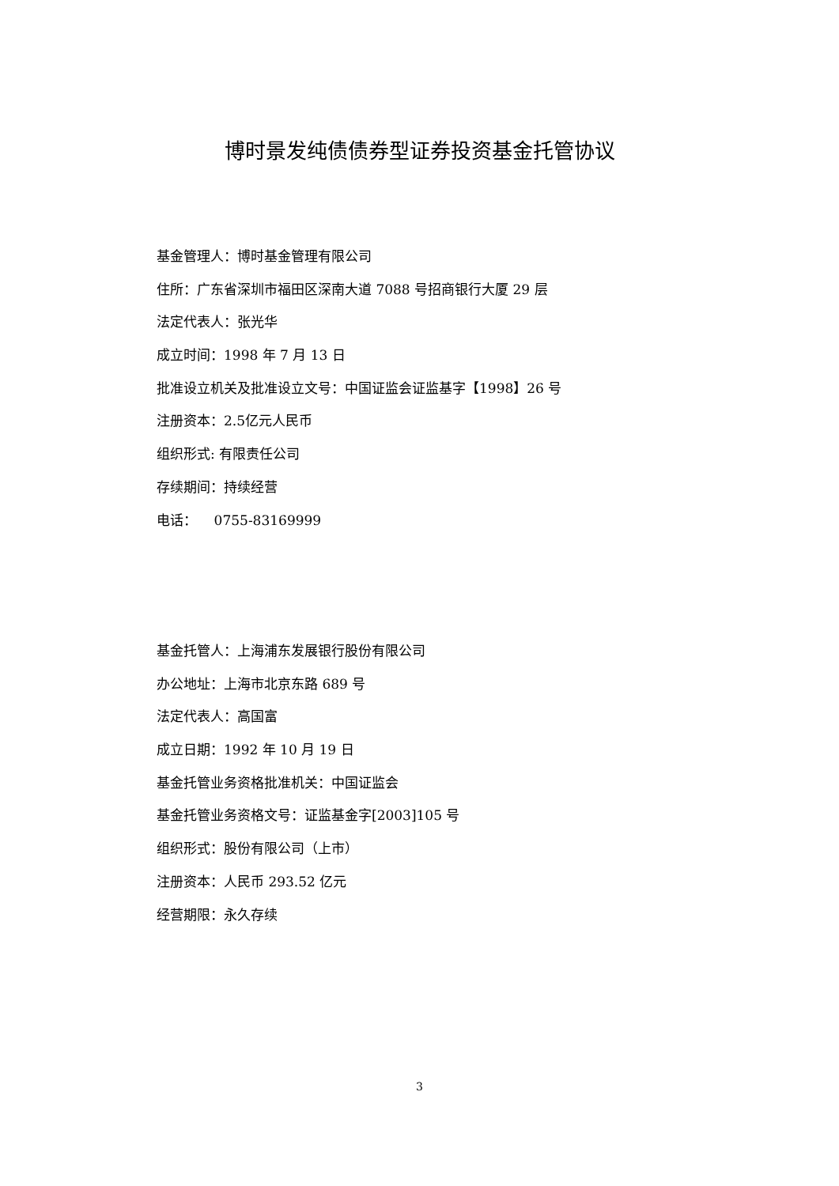博时景发纯债债券型证券投资基金托管协议
基金管理人：博时基金管理有限公司
住所：广东省深圳市福田区深南大道 7088 号招商银行大厦 29 层
法定代表人：张光华
成立时间：1998 年 7 月 13 日
批准设立机关及批准设立文号：中国证监会证监基字【1998】26 号
注册资本：2.5亿元人民币
组织形式: 有限责任公司
存续期间：持续经营
电话： 0755-83169999
基金托管人：上海浦东发展银行股份有限公司
办公地址：上海市北京东路 689 号
法定代表人：高国富
成立日期：1992 年 10 月 19 日
基金托管业务资格批准机关：中国证监会
基金托管业务资格文号：证监基金字[2003]105 号
组织形式：股份有限公司（上市）
注册资本：人民币 293.52 亿元
经营期限：永久存续
3